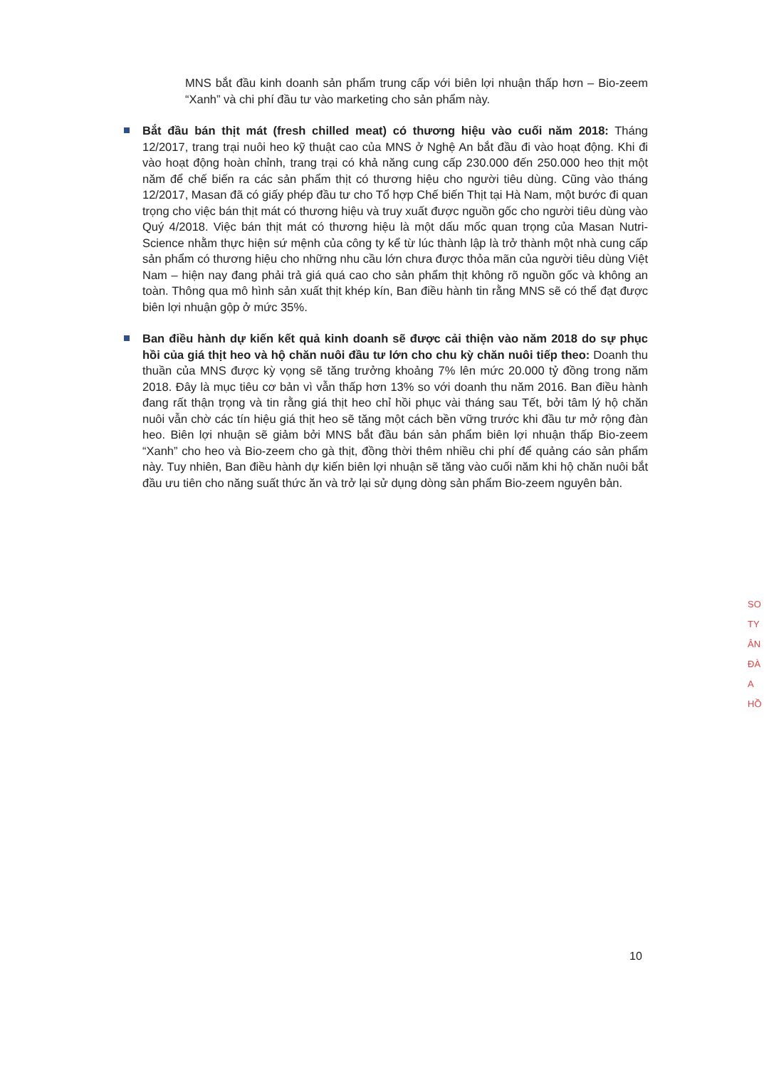MNS bắt đầu kinh doanh sản phẩm trung cấp với biên lợi nhuận thấp hơn – Bio-zeem “Xanh” và chi phí đầu tư vào marketing cho sản phẩm này.
Bắt đầu bán thịt mát (fresh chilled meat) có thương hiệu vào cuối năm 2018: Tháng 12/2017, trang trại nuôi heo kỹ thuật cao của MNS ở Nghệ An bắt đầu đi vào hoạt động. Khi đi vào hoạt động hoàn chỉnh, trang trại có khả năng cung cấp 230.000 đến 250.000 heo thịt một năm để chế biến ra các sản phẩm thịt có thương hiệu cho người tiêu dùng. Cũng vào tháng 12/2017, Masan đã có giấy phép đầu tư cho Tổ hợp Chế biến Thịt tại Hà Nam, một bước đi quan trọng cho việc bán thịt mát có thương hiệu và truy xuất được nguồn gốc cho người tiêu dùng vào Quý 4/2018. Việc bán thịt mát có thương hiệu là một dấu mốc quan trọng của Masan Nutri-Science nhằm thực hiện sứ mệnh của công ty kể từ lúc thành lập là trở thành một nhà cung cấp sản phẩm có thương hiệu cho những nhu cầu lớn chưa được thỏa mãn của người tiêu dùng Việt Nam – hiện nay đang phải trả giá quá cao cho sản phẩm thịt không rõ nguồn gốc và không an toàn. Thông qua mô hình sản xuất thịt khép kín, Ban điều hành tin rằng MNS sẽ có thể đạt được biên lợi nhuận gộp ở mức 35%.
Ban điều hành dự kiến kết quả kinh doanh sẽ được cải thiện vào năm 2018 do sự phục hồi của giá thịt heo và hộ chăn nuôi đầu tư lớn cho chu kỳ chăn nuôi tiếp theo: Doanh thu thuần của MNS được kỳ vọng sẽ tăng trưởng khoảng 7% lên mức 20.000 tỷ đồng trong năm 2018. Đây là mục tiêu cơ bản vì vẫn thấp hơn 13% so với doanh thu năm 2016. Ban điều hành đang rất thận trọng và tin rằng giá thịt heo chỉ hồi phục vài tháng sau Tết, bởi tâm lý hộ chăn nuôi vẫn chờ các tín hiệu giá thịt heo sẽ tăng một cách bền vững trước khi đầu tư mở rộng đàn heo. Biên lợi nhuận sẽ giảm bởi MNS bắt đầu bán sản phẩm biên lợi nhuận thấp Bio-zeem “Xanh” cho heo và Bio-zeem cho gà thịt, đồng thời thêm nhiều chi phí để quảng cáo sản phẩm này. Tuy nhiên, Ban điều hành dự kiến biên lợi nhuận sẽ tăng vào cuối năm khi hộ chăn nuôi bắt đầu ưu tiên cho năng suất thức ăn và trở lại sử dụng dòng sản phẩm Bio-zeem nguyên bản.
SO TY ÂN ĐÀ A HỒ
10